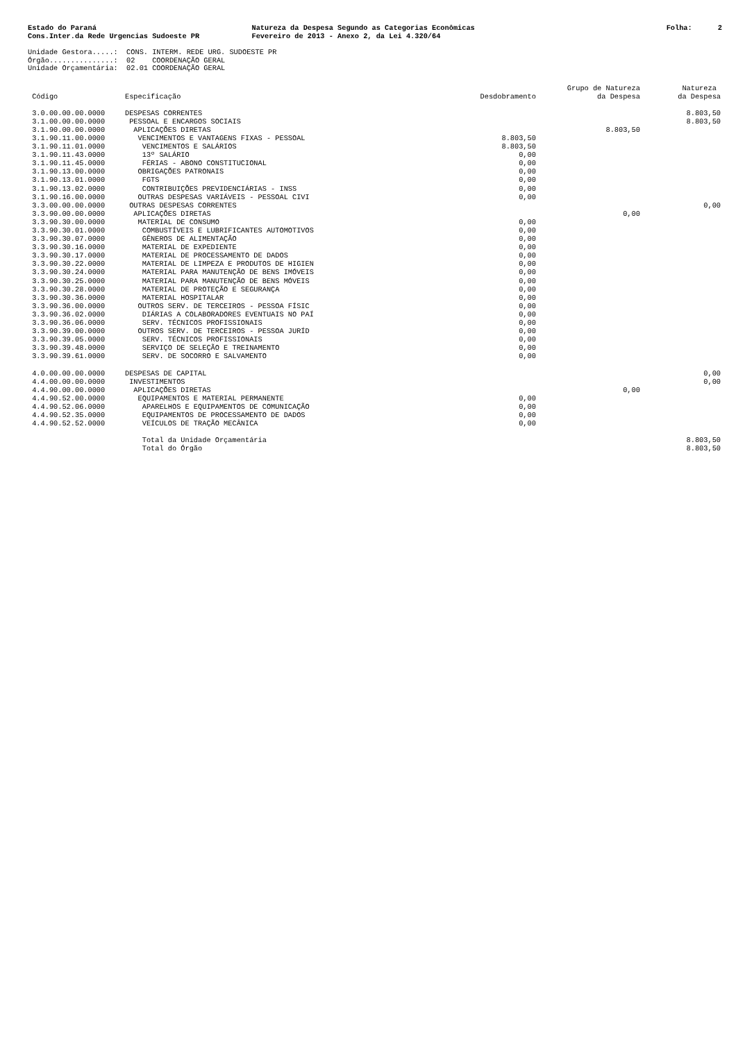Estado do Paraná Cons.Inter.da Rede Urgencias Sudoeste PR
Natureza da Despesa Segundo as Categorias Econômicas Fevereiro de 2013 - Anexo 2, da Lei 4.320/64
Folha: 2
Unidade Gestora.....: CONS. INTERM. REDE URG. SUDOESTE PR Órgão...............: 02 COORDENAÇÃO GERAL Unidade Orçamentária: 02.01 COORDENAÇÃO GERAL
| Código | Especificação | Desdobramento | Grupo de Natureza da Despesa | Natureza da Despesa |
| --- | --- | --- | --- | --- |
| 3.0.00.00.00.0000 | DESPESAS CORRENTES | | | 8.803,50 |
| 3.1.00.00.00.0000 | PESSOAL E ENCARGOS SOCIAIS | | | 8.803,50 |
| 3.1.90.00.00.0000 | APLICAÇÕES DIRETAS | | 8.803,50 | |
| 3.1.90.11.00.0000 | VENCIMENTOS E VANTAGENS FIXAS - PESSOAL | 8.803,50 | | |
| 3.1.90.11.01.0000 | VENCIMENTOS E SALÁRIOS | 8.803,50 | | |
| 3.1.90.11.43.0000 | 13º SALÁRIO | 0,00 | | |
| 3.1.90.11.45.0000 | FÉRIAS - ABONO CONSTITUCIONAL | 0,00 | | |
| 3.1.90.13.00.0000 | OBRIGAÇÕES PATRONAIS | 0,00 | | |
| 3.1.90.13.01.0000 | FGTS | 0,00 | | |
| 3.1.90.13.02.0000 | CONTRIBUIÇÕES PREVIDENCIÁRIAS - INSS | 0,00 | | |
| 3.1.90.16.00.0000 | OUTRAS DESPESAS VARIÁVEIS - PESSOAL CIVI | 0,00 | | |
| 3.3.00.00.00.0000 | OUTRAS DESPESAS CORRENTES | | | 0,00 |
| 3.3.90.00.00.0000 | APLICAÇÕES DIRETAS | | 0,00 | |
| 3.3.90.30.00.0000 | MATERIAL DE CONSUMO | 0,00 | | |
| 3.3.90.30.01.0000 | COMBUSTÍVEIS E LUBRIFICANTES AUTOMOTIVOS | 0,00 | | |
| 3.3.90.30.07.0000 | GÊNEROS DE ALIMENTAÇÃO | 0,00 | | |
| 3.3.90.30.16.0000 | MATERIAL DE EXPEDIENTE | 0,00 | | |
| 3.3.90.30.17.0000 | MATERIAL DE PROCESSAMENTO DE DADOS | 0,00 | | |
| 3.3.90.30.22.0000 | MATERIAL DE LIMPEZA E PRODUTOS DE HIGIEN | 0,00 | | |
| 3.3.90.30.24.0000 | MATERIAL PARA MANUTENÇÃO DE BENS IMÓVEIS | 0,00 | | |
| 3.3.90.30.25.0000 | MATERIAL PARA MANUTENÇÃO DE BENS MÓVEIS | 0,00 | | |
| 3.3.90.30.28.0000 | MATERIAL DE PROTEÇÃO E SEGURANÇA | 0,00 | | |
| 3.3.90.30.36.0000 | MATERIAL HOSPITALAR | 0,00 | | |
| 3.3.90.36.00.0000 | OUTROS SERV. DE TERCEIROS - PESSOA FÍSIC | 0,00 | | |
| 3.3.90.36.02.0000 | DIÁRIAS A COLABORADORES EVENTUAIS NO PAÍ | 0,00 | | |
| 3.3.90.36.06.0000 | SERV. TÉCNICOS PROFISSIONAIS | 0,00 | | |
| 3.3.90.39.00.0000 | OUTROS SERV. DE TERCEIROS - PESSOA JURÍD | 0,00 | | |
| 3.3.90.39.05.0000 | SERV. TÉCNICOS PROFISSIONAIS | 0,00 | | |
| 3.3.90.39.48.0000 | SERVIÇO DE SELEÇÃO E TREINAMENTO | 0,00 | | |
| 3.3.90.39.61.0000 | SERV. DE SOCORRO E SALVAMENTO | 0,00 | | |
| 4.0.00.00.00.0000 | DESPESAS DE CAPITAL | | | 0,00 |
| 4.4.00.00.00.0000 | INVESTIMENTOS | | | 0,00 |
| 4.4.90.00.00.0000 | APLICAÇÕES DIRETAS | | 0,00 | |
| 4.4.90.52.00.0000 | EQUIPAMENTOS E MATERIAL PERMANENTE | 0,00 | | |
| 4.4.90.52.06.0000 | APARELHOS E EQUIPAMENTOS DE COMUNICAÇÃO | 0,00 | | |
| 4.4.90.52.35.0000 | EQUIPAMENTOS DE PROCESSAMENTO DE DADOS | 0,00 | | |
| 4.4.90.52.52.0000 | VEÍCULOS DE TRAÇÃO MECÂNICA | 0,00 | | |
| | Total da Unidade Orçamentária | | | 8.803,50 |
| | Total do Órgão | | | 8.803,50 |